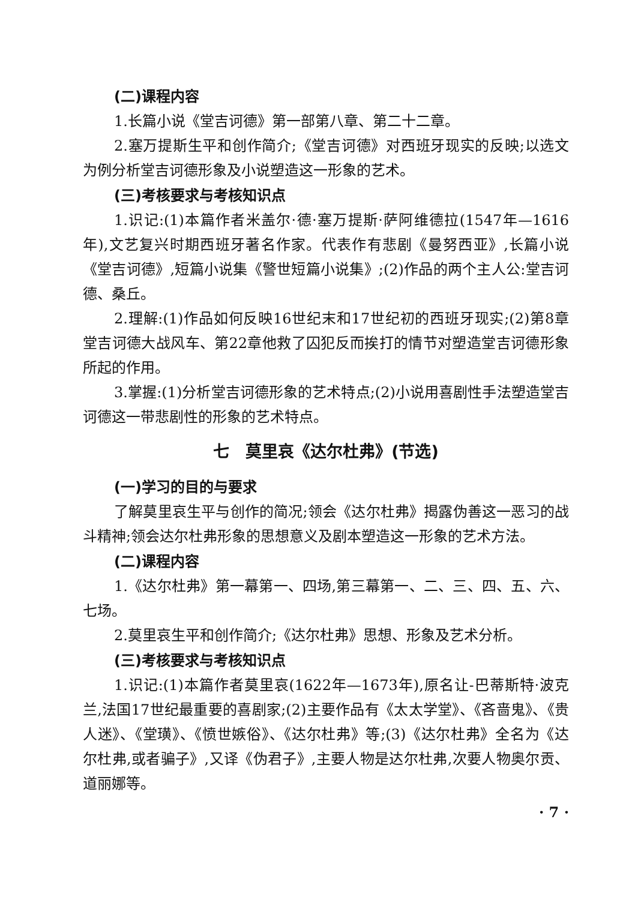(二)课程内容
1.长篇小说《堂吉诃德》第一部第八章、第二十二章。
2.塞万提斯生平和创作简介;《堂吉诃德》对西班牙现实的反映;以选文为例分析堂吉诃德形象及小说塑造这一形象的艺术。
(三)考核要求与考核知识点
1.识记:(1)本篇作者米盖尔·德·塞万提斯·萨阿维德拉(1547年—1616年),文艺复兴时期西班牙著名作家。代表作有悲剧《曼努西亚》,长篇小说《堂吉诃德》,短篇小说集《警世短篇小说集》;(2)作品的两个主人公:堂吉诃德、桑丘。
2.理解:(1)作品如何反映16世纪末和17世纪初的西班牙现实;(2)第8章堂吉诃德大战风车、第22章他救了囚犯反而挨打的情节对塑造堂吉诃德形象所起的作用。
3.掌握:(1)分析堂吉诃德形象的艺术特点;(2)小说用喜剧性手法塑造堂吉诃德这一带悲剧性的形象的艺术特点。
七　莫里哀《达尔杜弗》(节选)
(一)学习的目的与要求
了解莫里哀生平与创作的简况;领会《达尔杜弗》揭露伪善这一恶习的战斗精神;领会达尔杜弗形象的思想意义及剧本塑造这一形象的艺术方法。
(二)课程内容
1.《达尔杜弗》第一幕第一、四场,第三幕第一、二、三、四、五、六、七场。
2.莫里哀生平和创作简介;《达尔杜弗》思想、形象及艺术分析。
(三)考核要求与考核知识点
1.识记:(1)本篇作者莫里哀(1622年—1673年),原名让-巴蒂斯特·波克兰,法国17世纪最重要的喜剧家;(2)主要作品有《太太学堂》、《吝啬鬼》、《贵人迷》、《堂璜》、《愤世嫉俗》、《达尔杜弗》等;(3)《达尔杜弗》全名为《达尔杜弗,或者骗子》,又译《伪君子》,主要人物是达尔杜弗,次要人物奥尔贡、道丽娜等。
· 7 ·